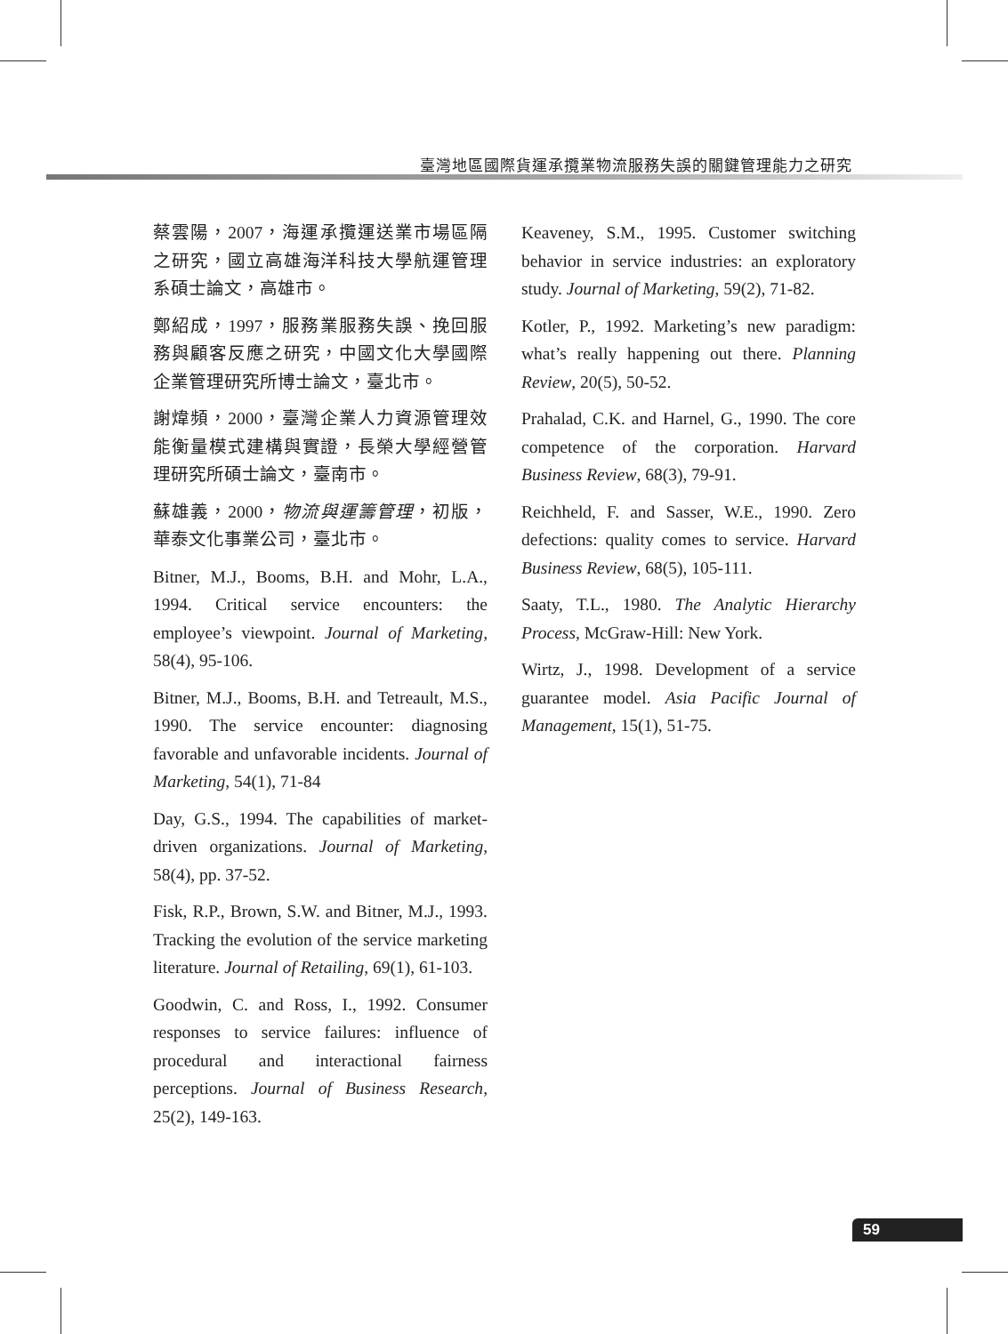臺灣地區國際貨運承攬業物流服務失誤的關鍵管理能力之研究
蔡雲陽，2007，海運承攬運送業市場區隔之研究，國立高雄海洋科技大學航運管理系碩士論文，高雄市。
鄭紹成，1997，服務業服務失誤、挽回服務與顧客反應之研究，中國文化大學國際企業管理研究所博士論文，臺北市。
謝煒頻，2000，臺灣企業人力資源管理效能衡量模式建構與實證，長榮大學經營管理研究所碩士論文，臺南市。
蘇雄義，2000，物流與運籌管理，初版，華泰文化事業公司，臺北市。
Bitner, M.J., Booms, B.H. and Mohr, L.A., 1994. Critical service encounters: the employee’s viewpoint. Journal of Marketing, 58(4), 95-106.
Bitner, M.J., Booms, B.H. and Tetreault, M.S., 1990. The service encounter: diagnosing favorable and unfavorable incidents. Journal of Marketing, 54(1), 71-84
Day, G.S., 1994. The capabilities of market-driven organizations. Journal of Marketing, 58(4), pp. 37-52.
Fisk, R.P., Brown, S.W. and Bitner, M.J., 1993. Tracking the evolution of the service marketing literature. Journal of Retailing, 69(1), 61-103.
Goodwin, C. and Ross, I., 1992. Consumer responses to service failures: influence of procedural and interactional fairness perceptions. Journal of Business Research, 25(2), 149-163.
Keaveney, S.M., 1995. Customer switching behavior in service industries: an exploratory study. Journal of Marketing, 59(2), 71-82.
Kotler, P., 1992. Marketing’s new paradigm: what’s really happening out there. Planning Review, 20(5), 50-52.
Prahalad, C.K. and Harnel, G., 1990. The core competence of the corporation. Harvard Business Review, 68(3), 79-91.
Reichheld, F. and Sasser, W.E., 1990. Zero defections: quality comes to service. Harvard Business Review, 68(5), 105-111.
Saaty, T.L., 1980. The Analytic Hierarchy Process, McGraw-Hill: New York.
Wirtz, J., 1998. Development of a service guarantee model. Asia Pacific Journal of Management, 15(1), 51-75.
59